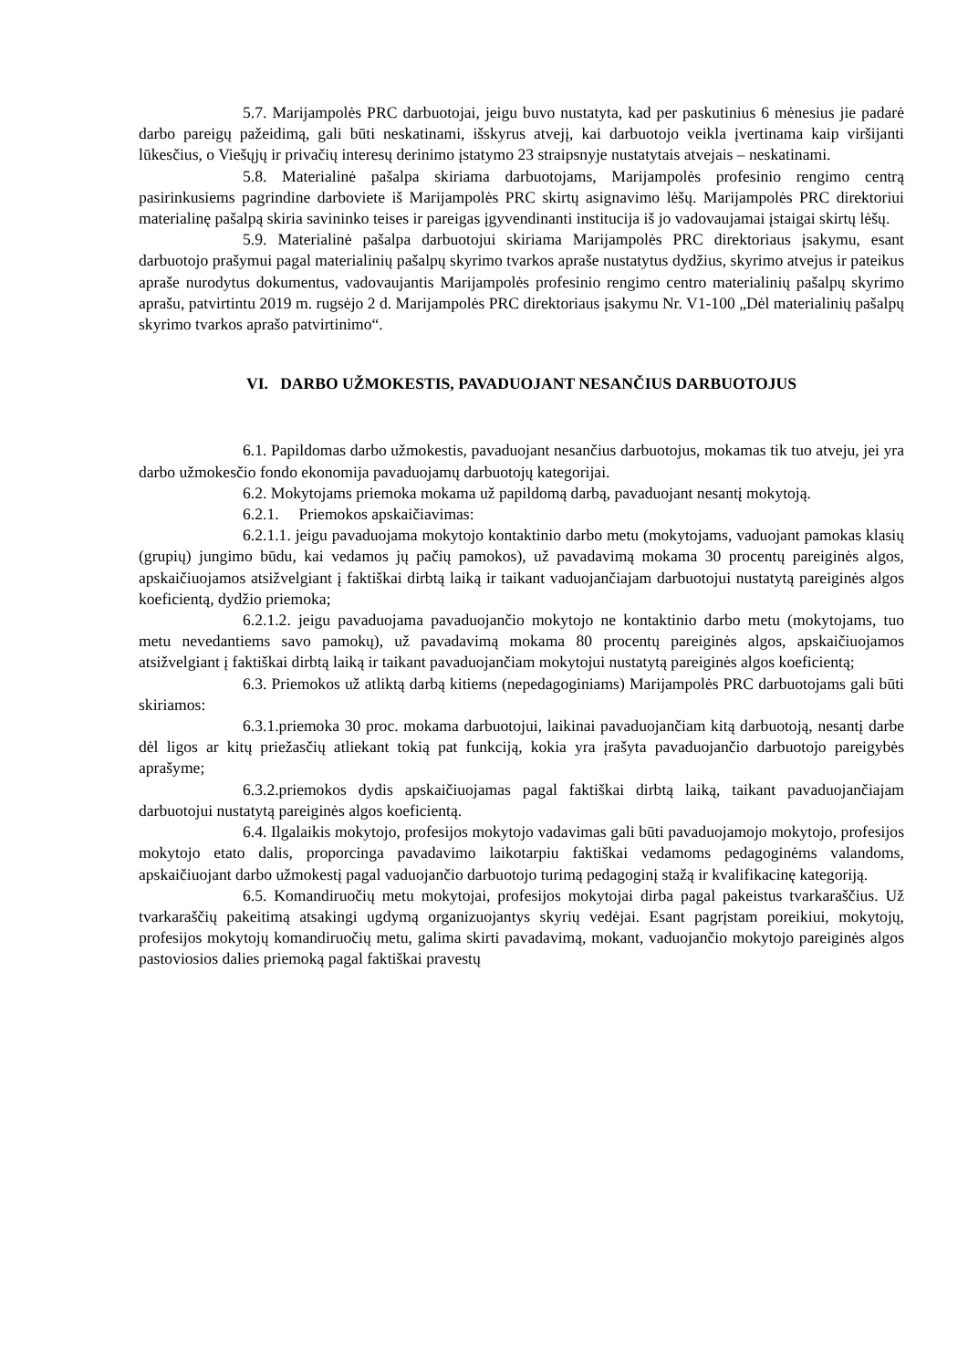5.7. Marijampolės PRC darbuotojai, jeigu buvo nustatyta, kad per paskutinius 6 mėnesius jie padarė darbo pareigų pažeidimą, gali būti neskatinami, išskyrus atvejį, kai darbuotojo veikla įvertinama kaip viršijanti lūkesčius, o Viešųjų ir privačių interesų derinimo įstatymo 23 straipsnyje nustatytais atvejais – neskatinami.
5.8. Materialinė pašalpa skiriama darbuotojams, Marijampolės profesinio rengimo centrą pasirinkusiems pagrindine darboviete iš Marijampolės PRC skirtų asignavimo lėšų. Marijampolės PRC direktoriui materialinę pašalpą skiria savininko teises ir pareigas įgyvendinanti institucija iš jo vadovaujamai įstaigai skirtų lėšų.
5.9. Materialinė pašalpa darbuotojui skiriama Marijampolės PRC direktoriaus įsakymu, esant darbuotojo prašymui pagal materialinių pašalpų skyrimo tvarkos apraše nustatytus dydžius, skyrimo atvejus ir pateikus apraše nurodytus dokumentus, vadovaujantis Marijampolės profesinio rengimo centro materialinių pašalpų skyrimo aprašu, patvirtintu 2019 m. rugsėjo 2 d. Marijampolės PRC direktoriaus įsakymu Nr. V1-100 „Dėl materialinių pašalpų skyrimo tvarkos aprašo patvirtinimo“.
VI. DARBO UŽMOKESTIS, PAVADUOJANT NESANČIUS DARBUOTOJUS
6.1. Papildomas darbo užmokestis, pavaduojant nesančius darbuotojus, mokamas tik tuo atveju, jei yra darbo užmokesčio fondo ekonomija pavaduojamų darbuotojų kategorijai.
6.2. Mokytojams priemoka mokama už papildomą darbą, pavaduojant nesantį mokytoją.
6.2.1. Priemokos apskaičiavimas:
6.2.1.1. jeigu pavaduojama mokytojo kontaktinio darbo metu (mokytojams, vaduojant pamokas klasių (grupių) jungimo būdu, kai vedamos jų pačių pamokos), už pavadavimą mokama 30 procentų pareiginės algos, apskaičiuojamos atsižvelgiant į faktiškai dirbtą laiką ir taikant vaduojančiajam darbuotojui nustatytą pareiginės algos koeficientą, dydžio priemoka;
6.2.1.2. jeigu pavaduojama pavaduojančio mokytojo ne kontaktinio darbo metu (mokytojams, tuo metu nevedantiems savo pamokų), už pavadavimą mokama 80 procentų pareiginės algos, apskaičiuojamos atsižvelgiant į faktiškai dirbtą laiką ir taikant pavaduojančiam mokytojui nustatytą pareiginės algos koeficientą;
6.3. Priemokos už atliktą darbą kitiems (nepedagoginiams) Marijampolės PRC darbuotojams gali būti skiriamos:
6.3.1.priemoka 30 proc. mokama darbuotojui, laikinai pavaduojančiam kitą darbuotoją, nesantį darbe dėl ligos ar kitų priežasčių atliekant tokią pat funkciją, kokia yra įrašyta pavaduojančio darbuotojo pareigybės aprašyme;
6.3.2.priemokos dydis apskaičiuojamas pagal faktiškai dirbtą laiką, taikant pavaduojančiajam darbuotojui nustatytą pareiginės algos koeficientą.
6.4. Ilgalaikis mokytojo, profesijos mokytojo vadavimas gali būti pavaduojamojo mokytojo, profesijos mokytojo etato dalis, proporcinga pavadavimo laikotarpiu faktiškai vedamoms pedagoginėms valandoms, apskaičiuojant darbo užmokestį pagal vaduojančio darbuotojo turimą pedagoginį stažą ir kvalifikacinę kategoriją.
6.5. Komandiruočių metu mokytojai, profesijos mokytojai dirba pagal pakeistus tvarkaraščius. Už tvarkaraščių pakeitimą atsakingi ugdymą organizuojantys skyrių vedėjai. Esant pagrįstam poreikiui, mokytojų, profesijos mokytojų komandiruočių metu, galima skirti pavadavimą, mokant, vaduojančio mokytojo pareiginės algos pastoviosios dalies priemoką pagal faktiškai pravestų